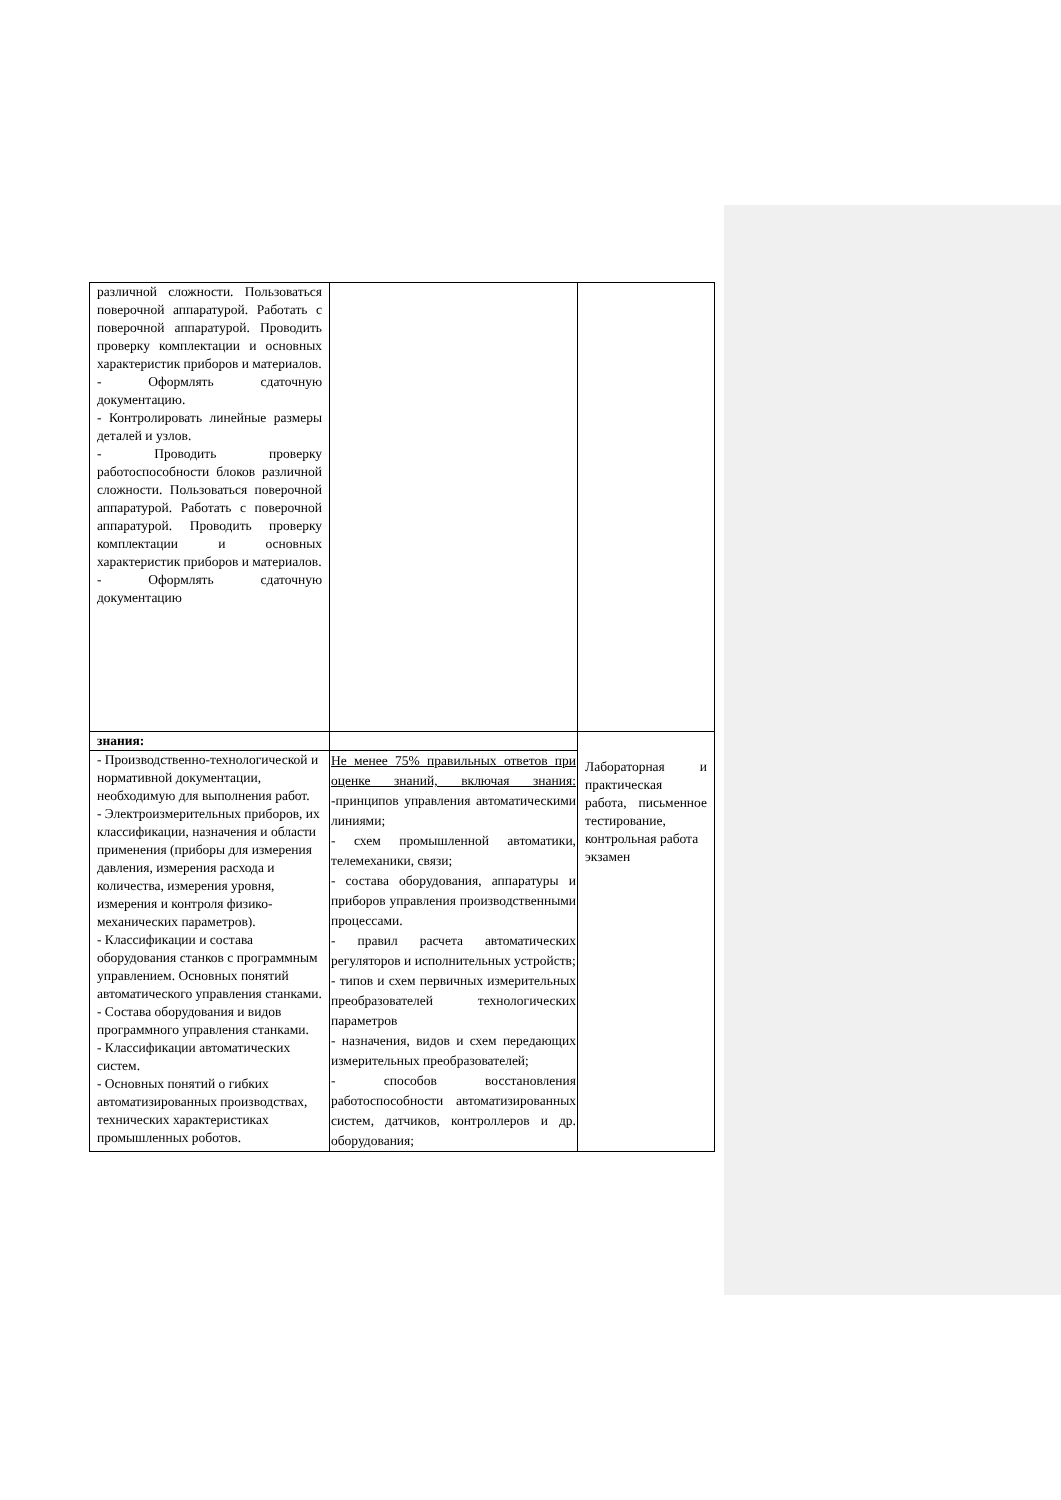| различной сложности. Пользоваться поверочной аппаратурой. Работать с поверочной аппаратурой. Проводить проверку комплектации и основных характеристик приборов и материалов. - Оформлять сдаточную документацию. - Контролировать линейные размеры деталей и узлов. - Проводить проверку работоспособности блоков различной сложности. Пользоваться поверочной аппаратурой. Работать с поверочной аппаратурой. Проводить проверку комплектации и основных характеристик приборов и материалов. - Оформлять сдаточную документацию | | |
| знания: | | Лабораторная и практическая работа, письменное тестирование, контрольная работа экзамен |
| - Производственно-технологической и нормативной документации, необходимую для выполнения работ. - Электроизмерительных приборов, их классификации, назначения и области применения (приборы для измерения давления, измерения расхода и количества, измерения уровня, измерения и контроля физико-механических параметров). - Классификации и состава оборудования станков с программным управлением. Основных понятий автоматического управления станками. - Состава оборудования и видов программного управления станками. - Классификации автоматических систем. - Основных понятий о гибких автоматизированных производствах, технических характеристиках промышленных роботов. | Не менее 75% правильных ответов при оценке знаний, включая знания: -принципов управления автоматическими линиями; - схем промышленной автоматики, телемеханики, связи; - состава оборудования, аппаратуры и приборов управления производственными процессами. - правил расчета автоматических регуляторов и исполнительных устройств; - типов и схем первичных измерительных преобразователей технологических параметров - назначения, видов и схем передающих измерительных преобразователей; - способов восстановления работоспособности автоматизированных систем, датчиков, контроллеров и др. оборудования; | |